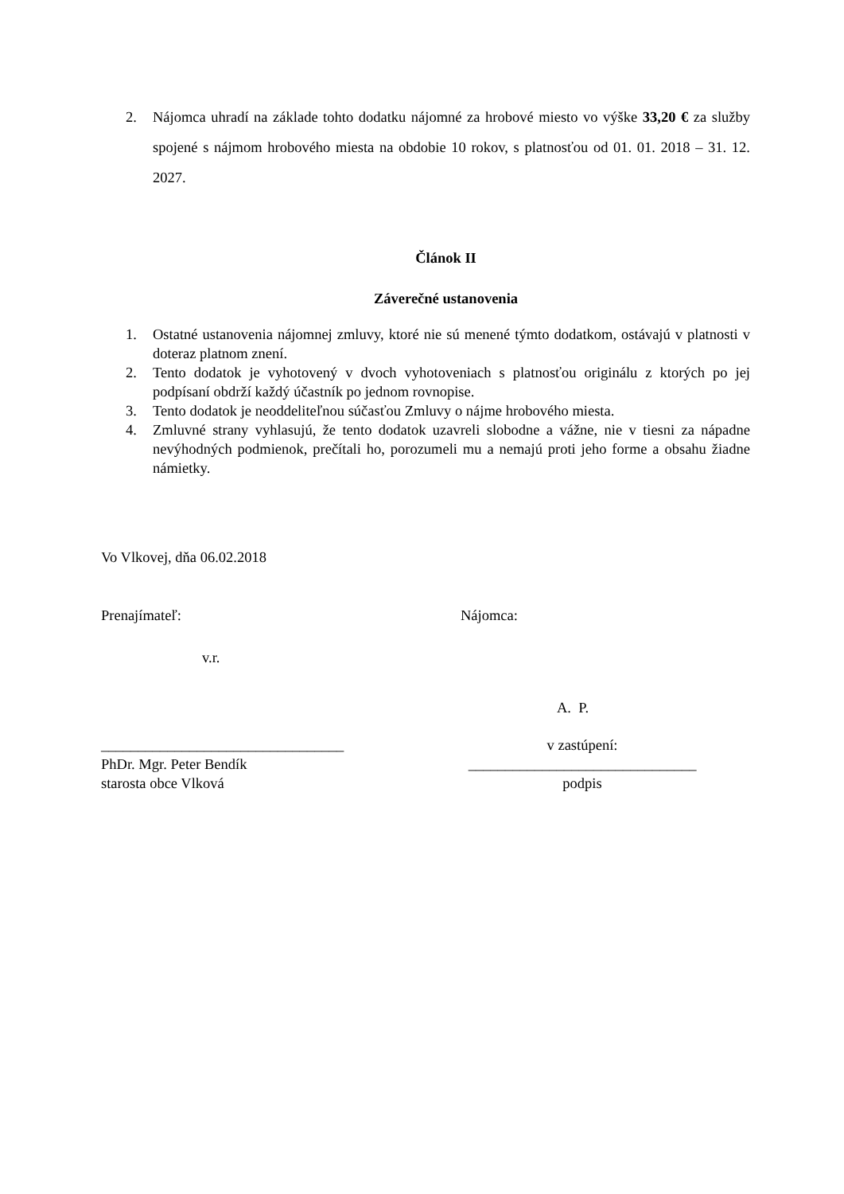2. Nájomca uhradí na základe tohto dodatku nájomné za hrobové miesto vo výške 33,20 € za služby spojené s nájmom hrobového miesta na obdobie 10 rokov, s platnosťou od 01. 01. 2018 – 31. 12. 2027.
Článok II
Záverečné ustanovenia
1. Ostatné ustanovenia nájomnej zmluvy, ktoré nie sú menené týmto dodatkom, ostávajú v platnosti v doteraz platnom znení.
2. Tento dodatok je vyhotovený v dvoch vyhotoveniach s platnosťou originálu z ktorých po jej podpísaní obdrží každý účastník po jednom rovnopise.
3. Tento dodatok je neoddeliteľnou súčasťou Zmluvy o nájme hrobového miesta.
4. Zmluvné strany vyhlasujú, že tento dodatok uzavreli slobodne a vážne, nie v tiesni za nápadne nevýhodných podmienok, prečítali ho, porozumeli mu a nemajú proti jeho forme a obsahu žiadne námietky.
Vo Vlkovej, dňa 06.02.2018
Prenajímateľ: Nájomca:
v.r.
A. P.
_________________________________
PhDr. Mgr. Peter Bendík
starosta obce Vlková
v zastúpení:
_______________________________
podpis